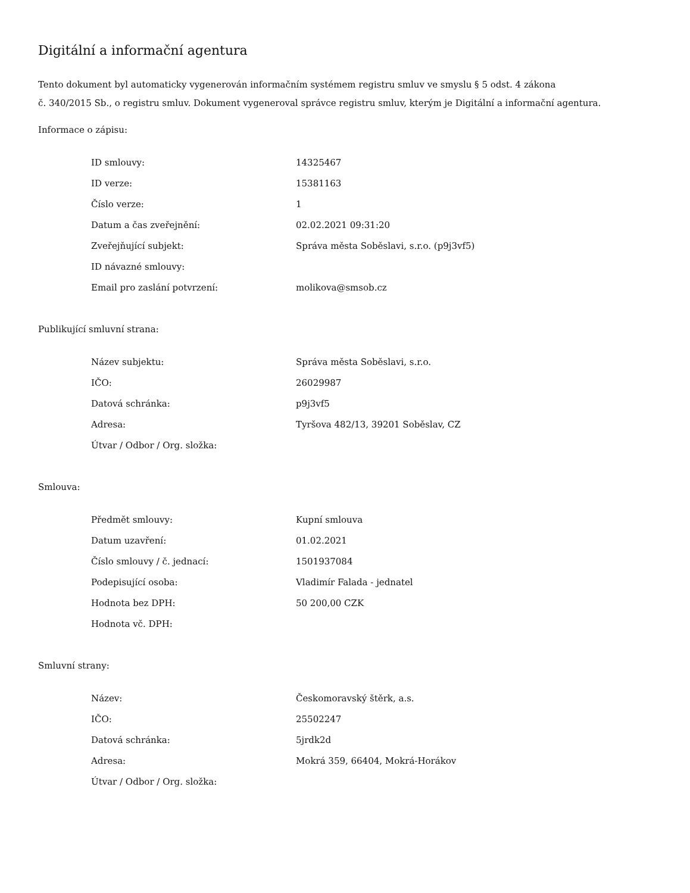Digitální a informační agentura
Tento dokument byl automaticky vygenerován informačním systémem registru smluv ve smyslu § 5 odst. 4 zákona
č. 340/2015 Sb., o registru smluv. Dokument vygeneroval správce registru smluv, kterým je Digitální a informační agentura.
Informace o zápisu:
| ID smlouvy: | 14325467 |
| ID verze: | 15381163 |
| Číslo verze: | 1 |
| Datum a čas zveřejnění: | 02.02.2021 09:31:20 |
| Zveřejňující subjekt: | Správa města Soběslavi, s.r.o. (p9j3vf5) |
| ID návazné smlouvy: | |
| Email pro zaslání potvrzení: | molikova@smsob.cz |
Publikující smluvní strana:
| Název subjektu: | Správa města Soběslavi, s.r.o. |
| IČO: | 26029987 |
| Datová schránka: | p9j3vf5 |
| Adresa: | Tyršova 482/13, 39201 Soběslav, CZ |
| Útvar / Odbor / Org. složka: | |
Smlouva:
| Předmět smlouvy: | Kupní smlouva |
| Datum uzavření: | 01.02.2021 |
| Číslo smlouvy / č. jednací: | 1501937084 |
| Podepisující osoba: | Vladimír Falada - jednatel |
| Hodnota bez DPH: | 50 200,00 CZK |
| Hodnota vč. DPH: | |
Smluvní strany:
| Název: | Českomoravský štěrk, a.s. |
| IČO: | 25502247 |
| Datová schránka: | 5jrdk2d |
| Adresa: | Mokrá 359, 66404, Mokrá-Horákov |
| Útvar / Odbor / Org. složka: | |